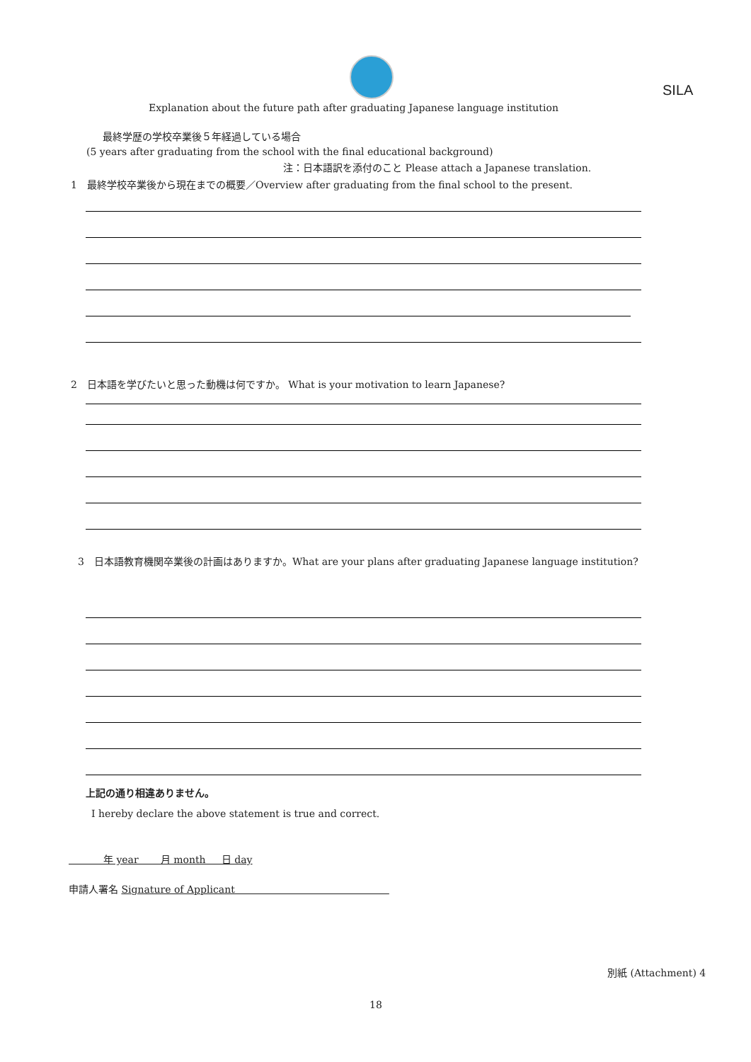SILA
Explanation about the future path after graduating Japanese language institution
最終学歴の学校卒業後５年経過している場合
(5 years after graduating from the school with the final educational background)
注：日本語訳を添付のこと Please attach a Japanese translation.
1　最終学校卒業後から現在までの概要／Overview after graduating from the final school to the present.
2　日本語を学びたいと思った動機は何ですか。 What is your motivation to learn Japanese?
3　日本語教育機関卒業後の計画はありますか。What are your plans after graduating Japanese language institution?
上記の通り相違ありません。
I hereby declare the above statement is true and correct.
年 year 月 month 日 day
申請人署名 Signature of Applicant
別紙 (Attachment) 4
18